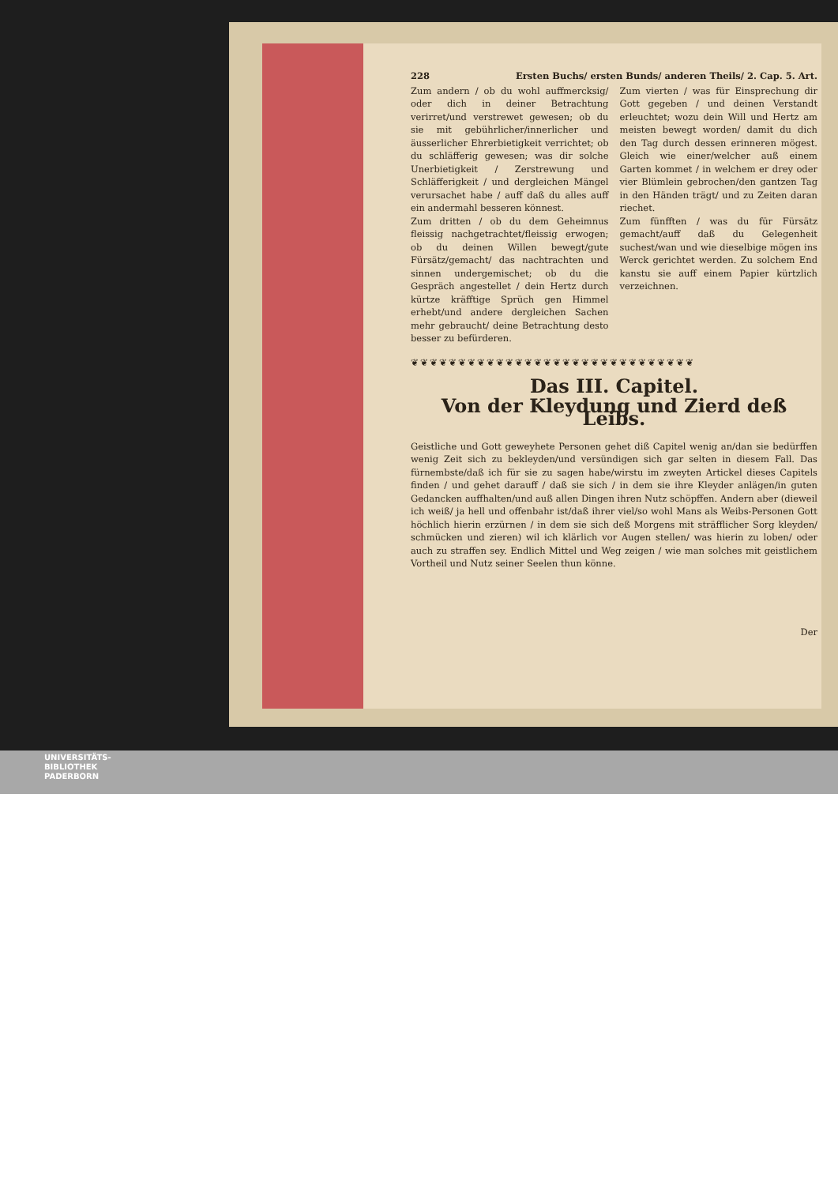228 Ersten Buchs/ ersten Bunds/ anderen Theils/ 2. Cap. 5. Art.
Zum andern / ob du wohl auffmercksig/ oder dich in deiner Betrachtung verirret/und verstrewet gewesen; ob du sie mit gebührlicher/innerlicher und äusserlicher Ehrerbietigkeit verrichtet; ob du schläfferig gewesen; was dir solche Unerbietigkeit / Zerstrewung und Schläfferigkeit / und dergleichen Mängel verursachet habe / auff daß du alles auff ein andermahl besseren könnest.
Zum dritten / ob du dem Geheimnus fleissig nachgetrachtet/fleissig erwogen; ob du deinen Willen bewegt/gute Fürsätz/gemacht/ das nachtrachten und sinnen undergemischet; ob du die Gespräch angestellet / dein Hertz durch kürtze kräfftige Sprüch gen Himmel erhebt/und andere dergleichen Sachen mehr gebraucht/ deine Betrachtung desto besser zu befürderen.
Zum vierten / was für Einsprechung dir Gott gegeben / und deinen Verstandt erleuchtet; wozu dein Will und Hertz am meisten bewegt worden/ damit du dich den Tag durch dessen erinneren mögest. Gleich wie einer/welcher auß einem Garten kommet / in welchem er drey oder vier Blümlein gebrochen/den gantzen Tag in den Händen trägt/ und zu Zeiten daran riechet.
Zum fünfften / was du für Fürsätz gemacht/auff daß du Gelegenheit suchest/wan und wie dieselbige mögen ins Werck gerichtet werden. Zu solchem End kanstu sie auff einem Papier kürtzlich verzeichnen.
❦❦❦❦❦❦❦❦❦❦❦❦❦❦❦❦❦❦❦❦❦❦❦❦❦❦❦❦❦❦
Das III. Capitel.
Von der Kleydung und Zierd deß Leibs.
Geistliche und Gott geweyhete Personen gehet diß Capitel wenig an/dan sie bedürffen wenig Zeit sich zu bekleyden/und versündigen sich gar selten in diesem Fall. Das fürnembste/daß ich für sie zu sagen habe/wirstu im zweyten Artickel dieses Capitels finden / und gehet darauff / daß sie sich / in dem sie ihre Kleyder anlägen/in guten Gedancken auffhalten/und auß allen Dingen ihren Nutz schöpffen. Andern aber (dieweil ich weiß/ ja hell und offenbahr ist/daß ihrer viel/so wohl Mans als Weibs-Personen Gott höchlich hierin erzürnen / in dem sie sich deß Morgens mit sträfflicher Sorg kleyden/ schmücken und zieren) wil ich klärlich vor Augen stellen/ was hierin zu loben/ oder auch zu straffen sey. Endlich Mittel und Weg zeigen / wie man solches mit geistlichem Vortheil und Nutz seiner Seelen thun könne.
Der
UNIVERSITÄTS-
BIBLIOTHEK
PADERBORN